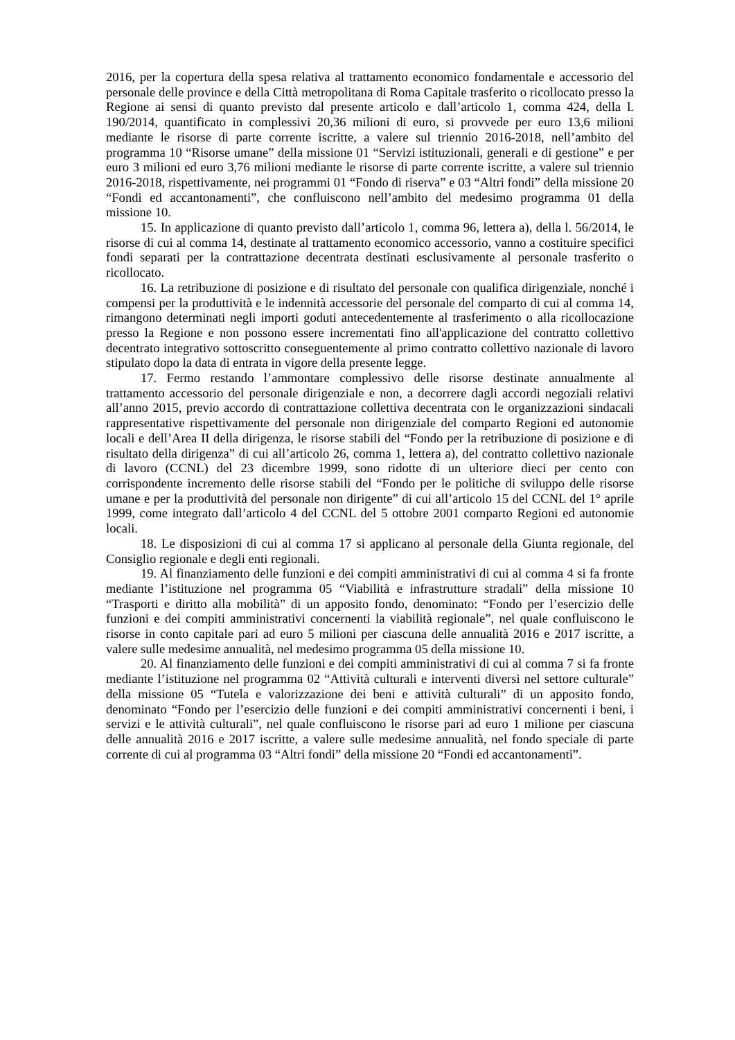2016, per la copertura della spesa relativa al trattamento economico fondamentale e accessorio del personale delle province e della Città metropolitana di Roma Capitale trasferito o ricollocato presso la Regione ai sensi di quanto previsto dal presente articolo e dall’articolo 1, comma 424, della l. 190/2014, quantificato in complessivi 20,36 milioni di euro, si provvede per euro 13,6 milioni mediante le risorse di parte corrente iscritte, a valere sul triennio 2016-2018, nell’ambito del programma 10 “Risorse umane” della missione 01 “Servizi istituzionali, generali e di gestione” e per euro 3 milioni ed euro 3,76 milioni mediante le risorse di parte corrente iscritte, a valere sul triennio 2016-2018, rispettivamente, nei programmi 01 “Fondo di riserva” e 03 “Altri fondi” della missione 20 “Fondi ed accantonamenti”, che confluiscono nell’ambito del medesimo programma 01 della missione 10.
15. In applicazione di quanto previsto dall’articolo 1, comma 96, lettera a), della l. 56/2014, le risorse di cui al comma 14, destinate al trattamento economico accessorio, vanno a costituire specifici fondi separati per la contrattazione decentrata destinati esclusivamente al personale trasferito o ricollocato.
16. La retribuzione di posizione e di risultato del personale con qualifica dirigenziale, nonché i compensi per la produttività e le indennità accessorie del personale del comparto di cui al comma 14, rimangono determinati negli importi goduti antecedentemente al trasferimento o alla ricollocazione presso la Regione e non possono essere incrementati fino all'applicazione del contratto collettivo decentrato integrativo sottoscritto conseguentemente al primo contratto collettivo nazionale di lavoro stipulato dopo la data di entrata in vigore della presente legge.
17. Fermo restando l’ammontare complessivo delle risorse destinate annualmente al trattamento accessorio del personale dirigenziale e non, a decorrere dagli accordi negoziali relativi all’anno 2015, previo accordo di contrattazione collettiva decentrata con le organizzazioni sindacali rappresentative rispettivamente del personale non dirigenziale del comparto Regioni ed autonomie locali e dell’Area II della dirigenza, le risorse stabili del “Fondo per la retribuzione di posizione e di risultato della dirigenza” di cui all’articolo 26, comma 1, lettera a), del contratto collettivo nazionale di lavoro (CCNL) del 23 dicembre 1999, sono ridotte di un ulteriore dieci per cento con corrispondente incremento delle risorse stabili del “Fondo per le politiche di sviluppo delle risorse umane e per la produttività del personale non dirigente” di cui all’articolo 15 del CCNL del 1° aprile 1999, come integrato dall’articolo 4 del CCNL del 5 ottobre 2001 comparto Regioni ed autonomie locali.
18. Le disposizioni di cui al comma 17 si applicano al personale della Giunta regionale, del Consiglio regionale e degli enti regionali.
19. Al finanziamento delle funzioni e dei compiti amministrativi di cui al comma 4 si fa fronte mediante l’istituzione nel programma 05 “Viabilità e infrastrutture stradali” della missione 10 “Trasporti e diritto alla mobilità” di un apposito fondo, denominato: “Fondo per l’esercizio delle funzioni e dei compiti amministrativi concernenti la viabilità regionale”, nel quale confluiscono le risorse in conto capitale pari ad euro 5 milioni per ciascuna delle annualità 2016 e 2017 iscritte, a valere sulle medesime annualità, nel medesimo programma 05 della missione 10.
20. Al finanziamento delle funzioni e dei compiti amministrativi di cui al comma 7 si fa fronte mediante l’istituzione nel programma 02 “Attività culturali e interventi diversi nel settore culturale” della missione 05 “Tutela e valorizzazione dei beni e attività culturali” di un apposito fondo, denominato “Fondo per l’esercizio delle funzioni e dei compiti amministrativi concernenti i beni, i servizi e le attività culturali”, nel quale confluiscono le risorse pari ad euro 1 milione per ciascuna delle annualità 2016 e 2017 iscritte, a valere sulle medesime annualità, nel fondo speciale di parte corrente di cui al programma 03 “Altri fondi” della missione 20 “Fondi ed accantonamenti”.